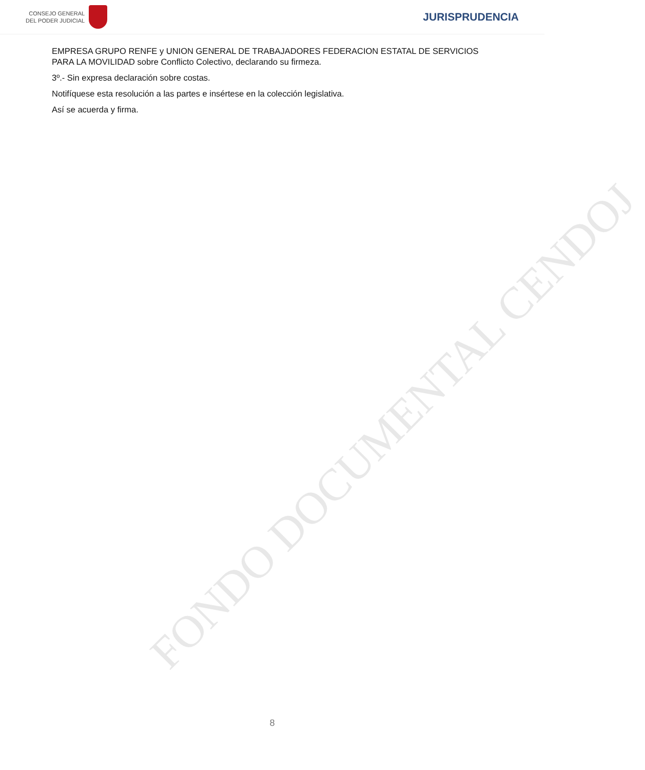CONSEJO GENERAL
DEL PODER JUDICIAL
JURISPRUDENCIA
EMPRESA GRUPO RENFE y UNION GENERAL DE TRABAJADORES FEDERACION ESTATAL DE SERVICIOS PARA LA MOVILIDAD sobre Conflicto Colectivo, declarando su firmeza.
3º.- Sin expresa declaración sobre costas.
Notifíquese esta resolución a las partes e insértese en la colección legislativa.
Así se acuerda y firma.
FONDO DOCUMENTAL CENDOJ
8